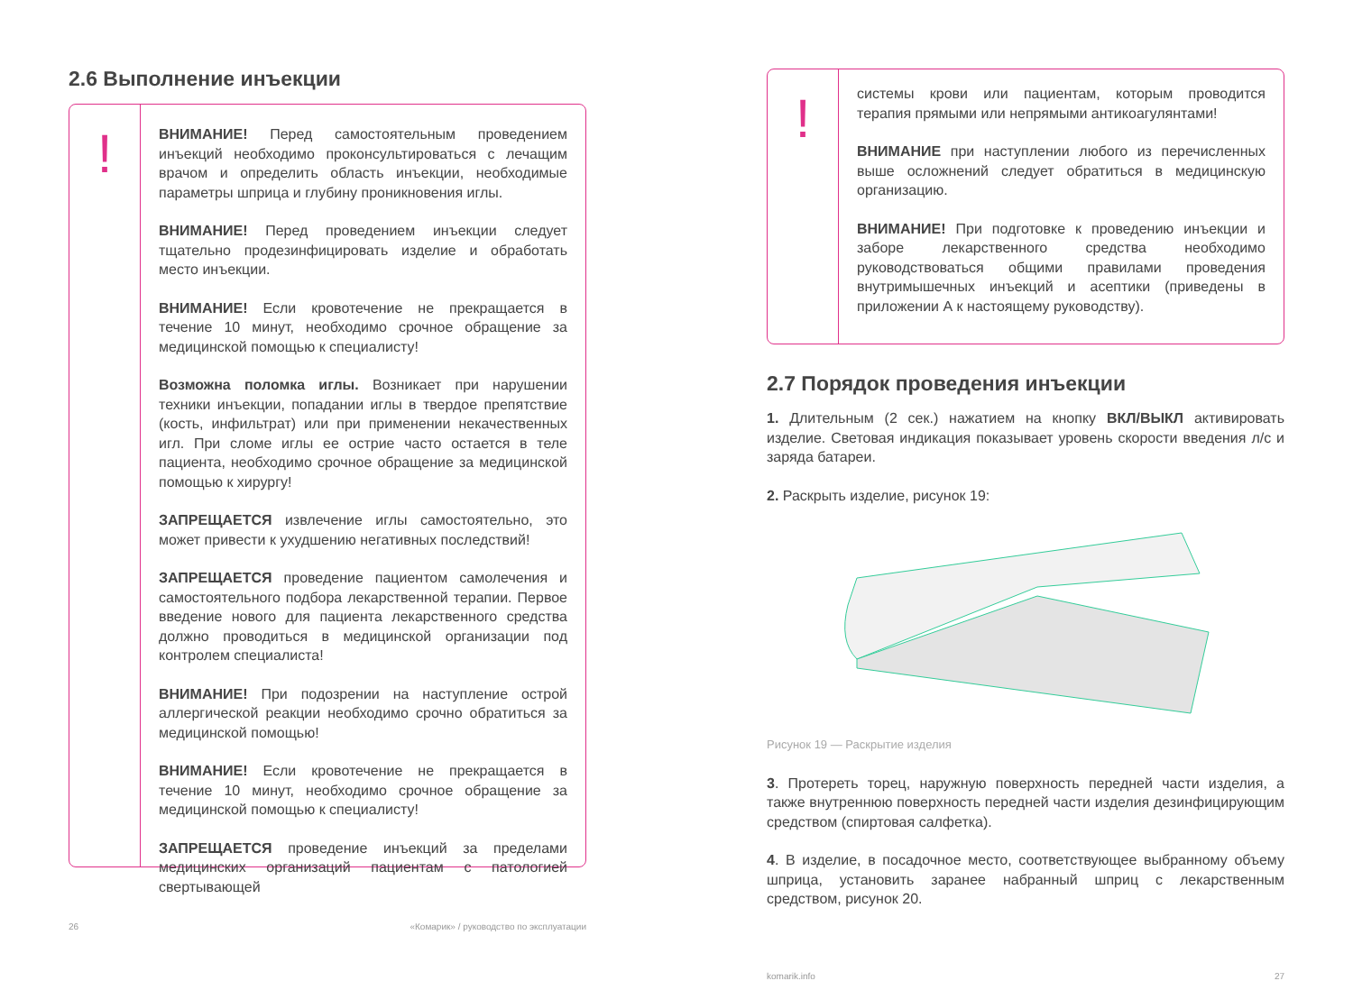2.6 Выполнение инъекции
!
ВНИМАНИЕ! Перед самостоятельным проведением инъекций необходимо проконсультироваться с лечащим врачом и определить область инъекции, необходимые параметры шприца и глубину проникновения иглы.
ВНИМАНИЕ! Перед проведением инъекции следует тщательно продезинфицировать изделие и обработать место инъекции.
ВНИМАНИЕ! Если кровотечение не прекращается в течение 10 минут, необходимо срочное обращение за медицинской помощью к специалисту!
Возможна поломка иглы. Возникает при нарушении техники инъекции, попадании иглы в твердое препятствие (кость, инфильтрат) или при применении некачественных игл. При сломе иглы ее острие часто остается в теле пациента, необходимо срочное обращение за медицинской помощью к хирургу!
ЗАПРЕЩАЕТСЯ извлечение иглы самостоятельно, это может привести к ухудшению негативных последствий!
ЗАПРЕЩАЕТСЯ проведение пациентом самолечения и самостоятельного подбора лекарственной терапии. Первое введение нового для пациента лекарственного средства должно проводиться в медицинской организации под контролем специалиста!
ВНИМАНИЕ! При подозрении на наступление острой аллергической реакции необходимо срочно обратиться за медицинской помощью!
ВНИМАНИЕ! Если кровотечение не прекращается в течение 10 минут, необходимо срочное обращение за медицинской помощью к специалисту!
ЗАПРЕЩАЕТСЯ проведение инъекций за пределами медицинских организаций пациентам с патологией свертывающей
26 «Комарик» / руководство по эксплуатации
!
системы крови или пациентам, которым проводится терапия прямыми или непрямыми антикоагулянтами!
ВНИМАНИЕ при наступлении любого из перечисленных выше осложнений следует обратиться в медицинскую организацию.
ВНИМАНИЕ! При подготовке к проведению инъекции и заборе лекарственного средства необходимо руководствоваться общими правилами проведения внутримышечных инъекций и асептики (приведены в приложении А к настоящему руководству).
2.7 Порядок проведения инъекции
1. Длительным (2 сек.) нажатием на кнопку ВКЛ/ВЫКЛ активировать изделие. Световая индикация показывает уровень скорости введения л/с и заряда батареи.
2. Раскрыть изделие, рисунок 19:
Рисунок 19 — Раскрытие изделия
3. Протереть торец, наружную поверхность передней части изделия, а также внутреннюю поверхность передней части изделия дезинфицирующим средством (спиртовая салфетка).
4. В изделие, в посадочное место, соответствующее выбранному объему шприца, установить заранее набранный шприц с лекарственным средством, рисунок 20.
komarik.info 27